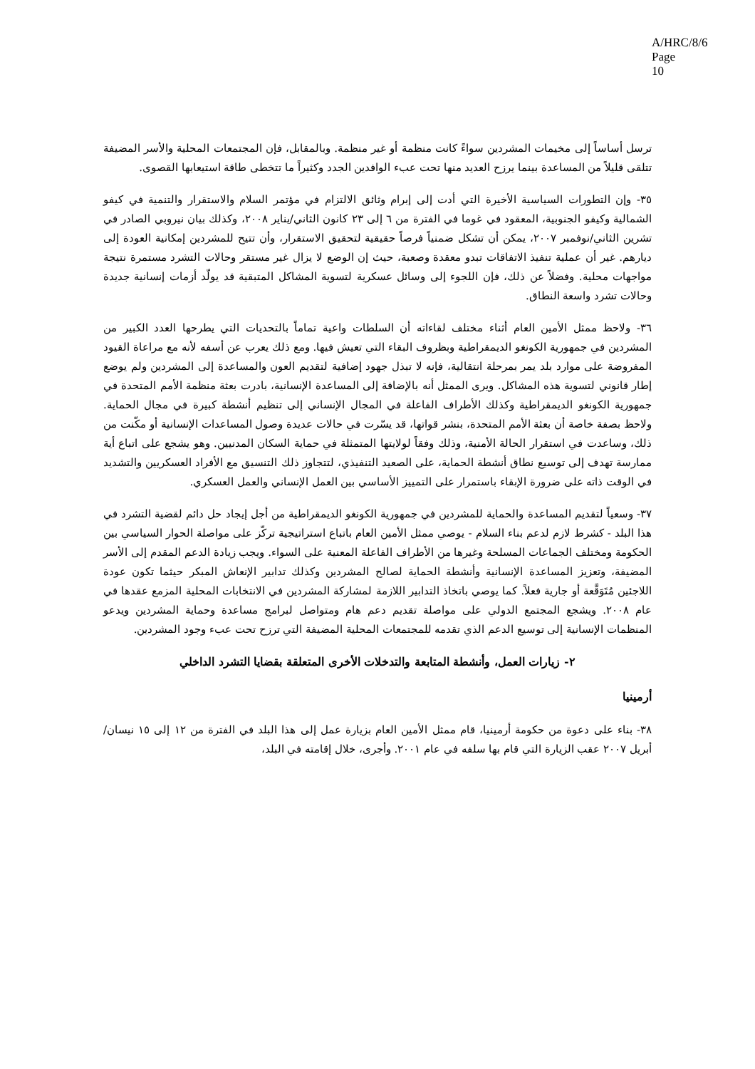A/HRC/8/6
Page 10
ترسل أساساً إلى مخيمات المشردين سواءً كانت منظمة أو غير منظمة. وبالمقابل، فإن المجتمعات المحلية والأسر المضيفة تتلقى قليلاً من المساعدة بينما يرزح العديد منها تحت عبء الوافدين الجدد وكثيراً ما تتخطى طاقة استيعابها القصوى.
٣٥- وإن التطورات السياسية الأخيرة التي أدت إلى إبرام وثائق الالتزام في مؤتمر السلام والاستقرار والتنمية في كيفو الشمالية وكيفو الجنوبية، المعقود في غوما في الفترة من ٦ إلى ٢٣ كانون الثاني/يناير ٢٠٠٨، وكذلك بيان نيروبي الصادر في تشرين الثاني/نوفمبر ٢٠٠٧، يمكن أن تشكل ضمنياً فرصاً حقيقية لتحقيق الاستقرار، وأن تتيح للمشردين إمكانية العودة إلى ديارهم. غير أن عملية تنفيذ الاتفاقات تبدو معقدة وصعبة، حيث إن الوضع لا يزال غير مستقر وحالات التشرد مستمرة نتيجة مواجهات محلية. وفضلاً عن ذلك، فإن اللجوء إلى وسائل عسكرية لتسوية المشاكل المتبقية قد يولّد أزمات إنسانية جديدة وحالات تشرد واسعة النطاق.
٣٦- ولاحظ ممثل الأمين العام أثناء مختلف لقاءاته أن السلطات واعية تماماً بالتحديات التي يطرحها العدد الكبير من المشردين في جمهورية الكونغو الديمقراطية وبظروف البقاء التي تعيش فيها. ومع ذلك يعرب عن أسفه لأنه مع مراعاة القيود المفروضة على موارد بلد يمر بمرحلة انتقالية، فإنه لا تبذل جهود إضافية لتقديم العون والمساعدة إلى المشردين ولم يوضع إطار قانوني لتسوية هذه المشاكل. ويرى الممثل أنه بالإضافة إلى المساعدة الإنسانية، بادرت بعثة منظمة الأمم المتحدة في جمهورية الكونغو الديمقراطية وكذلك الأطراف الفاعلة في المجال الإنساني إلى تنظيم أنشطة كبيرة في مجال الحماية. ولاحظ بصفة خاصة أن بعثة الأمم المتحدة، بنشر قواتها، قد يسّرت في حالات عديدة وصول المساعدات الإنسانية أو مكّنت من ذلك، وساعدت في استقرار الحالة الأمنية، وذلك وفقاً لولايتها المتمثلة في حماية السكان المدنيين. وهو يشجع على اتباع أية ممارسة تهدف إلى توسيع نطاق أنشطة الحماية، على الصعيد التنفيذي، لتتجاوز ذلك التنسيق مع الأفراد العسكريين والتشديد في الوقت ذاته على ضرورة الإبقاء باستمرار على التمييز الأساسي بين العمل الإنساني والعمل العسكري.
٣٧- وسعياً لتقديم المساعدة والحماية للمشردين في جمهورية الكونغو الديمقراطية من أجل إيجاد حل دائم لقضية التشرد في هذا البلد - كشرط لازم لدعم بناء السلام - يوصي ممثل الأمين العام باتباع استراتيجية تركّز على مواصلة الحوار السياسي بين الحكومة ومختلف الجماعات المسلحة وغيرها من الأطراف الفاعلة المعنية على السواء. ويجب زيادة الدعم المقدم إلى الأسر المضيفة، وتعزيز المساعدة الإنسانية وأنشطة الحماية لصالح المشردين وكذلك تدابير الإنعاش المبكر حيثما تكون عودة اللاجئين مُتَوَقَّعة أو جارية فعلاً. كما يوصي باتخاذ التدابير اللازمة لمشاركة المشردين في الانتخابات المحلية المزمع عقدها في عام ٢٠٠٨. ويشجع المجتمع الدولي على مواصلة تقديم دعم هام ومتواصل لبرامج مساعدة وحماية المشردين ويدعو المنظمات الإنسانية إلى توسيع الدعم الذي تقدمه للمجتمعات المحلية المضيفة التي ترزح تحت عبء وجود المشردين.
٢- زيارات العمل، وأنشطة المتابعة والتدخلات الأخرى المتعلقة بقضايا التشرد الداخلي
أرمينيا
٣٨- بناء على دعوة من حكومة أرمينيا، قام ممثل الأمين العام بزيارة عمل إلى هذا البلد في الفترة من ١٢ إلى ١٥ نيسان/أبريل ٢٠٠٧ عقب الزيارة التي قام بها سلفه في عام ٢٠٠١. وأجرى، خلال إقامته في البلد،